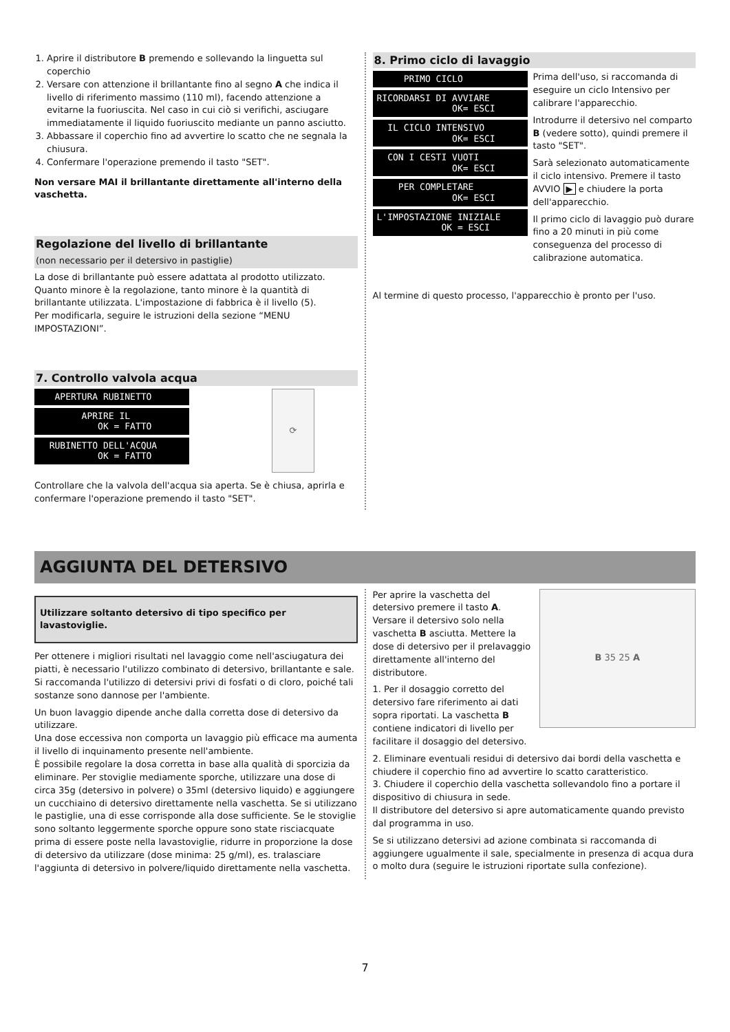1. Aprire il distributore B premendo e sollevando la linguetta sul coperchio
2. Versare con attenzione il brillantante fino al segno A che indica il livello di riferimento massimo (110 ml), facendo attenzione a evitarne la fuoriuscita. Nel caso in cui ciò si verifichi, asciugare immediatamente il liquido fuoriuscito mediante un panno asciutto.
3. Abbassare il coperchio fino ad avvertire lo scatto che ne segnala la chiusura.
4. Confermare l'operazione premendo il tasto "SET".
Non versare MAI il brillantante direttamente all'interno della vaschetta.
Regolazione del livello di brillantante
(non necessario per il detersivo in pastiglie)
La dose di brillantante può essere adattata al prodotto utilizzato. Quanto minore è la regolazione, tanto minore è la quantità di brillantante utilizzata. L'impostazione di fabbrica è il livello (5).
Per modificarla, seguire le istruzioni della sezione “MENU IMPOSTAZIONI”.
7. Controllo valvola acqua
APERTURA RUBINETTO
APRIRE IL OK = FATTO
RUBINETTO DELL'ACQUA OK = FATTO
⟳
Controllare che la valvola dell'acqua sia aperta. Se è chiusa, aprirla e confermare l'operazione premendo il tasto "SET".
8. Primo ciclo di lavaggio
PRIMO CICLO
RICORDARSI DI AVVIARE OK= ESCI
IL CICLO INTENSIVO OK= ESCI
CON I CESTI VUOTI OK= ESCI
PER COMPLETARE OK= ESCI
L'IMPOSTAZIONE INIZIALE OK = ESCI
Prima dell'uso, si raccomanda di eseguire un ciclo Intensivo per calibrare l'apparecchio.
Introdurre il detersivo nel comparto B (vedere sotto), quindi premere il tasto "SET".
Sarà selezionato automaticamente il ciclo intensivo. Premere il tasto AVVIO ▶ e chiudere la porta dell'apparecchio.
Il primo ciclo di lavaggio può durare fino a 20 minuti in più come conseguenza del processo di calibrazione automatica.
Al termine di questo processo, l'apparecchio è pronto per l'uso.
AGGIUNTA DEL DETERSIVO
Utilizzare soltanto detersivo di tipo specifico per lavastoviglie.
Per ottenere i migliori risultati nel lavaggio come nell'asciugatura dei piatti, è necessario l'utilizzo combinato di detersivo, brillantante e sale. Si raccomanda l'utilizzo di detersivi privi di fosfati o di cloro, poiché tali sostanze sono dannose per l'ambiente.
Un buon lavaggio dipende anche dalla corretta dose di detersivo da utilizzare.
Una dose eccessiva non comporta un lavaggio più efficace ma aumenta il livello di inquinamento presente nell'ambiente.
È possibile regolare la dosa corretta in base alla qualità di sporcizia da eliminare. Per stoviglie mediamente sporche, utilizzare una dose di circa 35g (detersivo in polvere) o 35ml (detersivo liquido) e aggiungere un cucchiaino di detersivo direttamente nella vaschetta. Se si utilizzano le pastiglie, una di esse corrisponde alla dose sufficiente. Se le stoviglie sono soltanto leggermente sporche oppure sono state risciacquate prima di essere poste nella lavastoviglie, ridurre in proporzione la dose di detersivo da utilizzare (dose minima: 25 g/ml), es. tralasciare l'aggiunta di detersivo in polvere/liquido direttamente nella vaschetta.
Per aprire la vaschetta del detersivo premere il tasto A. Versare il detersivo solo nella vaschetta B asciutta. Mettere la dose di detersivo per il prelavaggio direttamente all'interno del distributore.
1. Per il dosaggio corretto del detersivo fare riferimento ai dati sopra riportati. La vaschetta B contiene indicatori di livello per facilitare il dosaggio del detersivo.
B 35 25 A
2. Eliminare eventuali residui di detersivo dai bordi della vaschetta e chiudere il coperchio fino ad avvertire lo scatto caratteristico.
3. Chiudere il coperchio della vaschetta sollevandolo fino a portare il dispositivo di chiusura in sede.
Il distributore del detersivo si apre automaticamente quando previsto dal programma in uso.
Se si utilizzano detersivi ad azione combinata si raccomanda di aggiungere ugualmente il sale, specialmente in presenza di acqua dura o molto dura (seguire le istruzioni riportate sulla confezione).
7